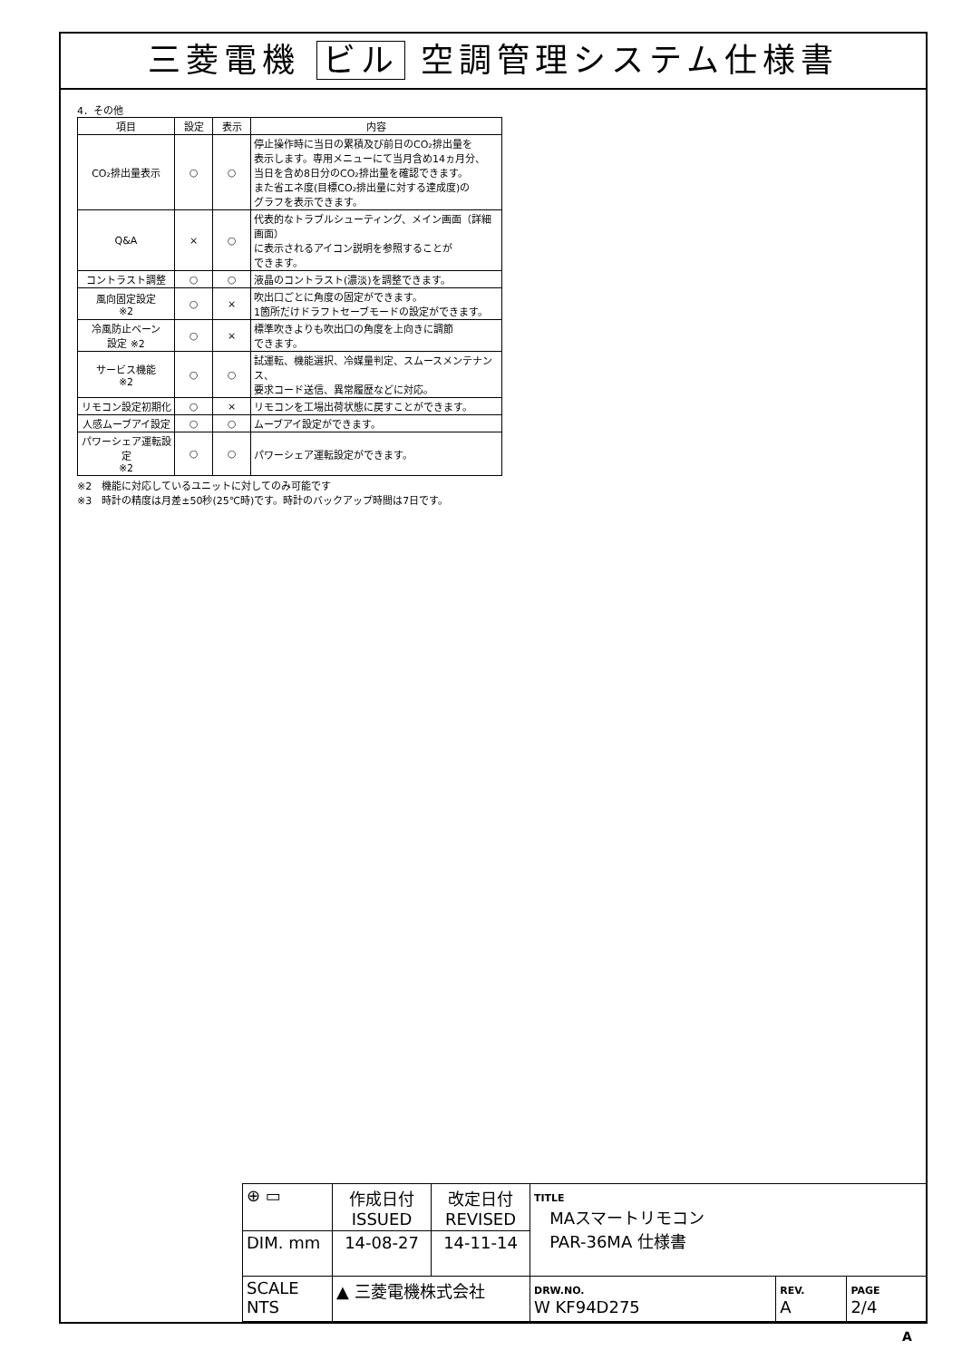三菱電機 ビル 空調管理システム仕様書
4．その他
| 項目 | 設定 | 表示 | 内容 |
| --- | --- | --- | --- |
| CO₂排出量表示 | ○ | ○ | 停止操作時に当日の累積及び前日のCO₂排出量を 表示します。専用メニューにて当月含め14ヵ月分、 当日を含め8日分のCO₂排出量を確認できます。 また省エネ度(目標CO₂排出量に対する達成度)の グラフを表示できます。 |
| Q&A | × | ○ | 代表的なトラブルシューティング、メイン画面（詳細画面） に表示されるアイコン説明を参照することが できます。 |
| コントラスト調整 | ○ | ○ | 液晶のコントラスト(濃淡)を調整できます。 |
| 風向固定設定 ※2 | ○ | × | 吹出口ごとに角度の固定ができます。 1箇所だけドラフトセーブモードの設定ができます。 |
| 冷風防止ベーン 設定 ※2 | ○ | × | 標準吹きよりも吹出口の角度を上向きに調節 できます。 |
| サービス機能 ※2 | ○ | ○ | 試運転、機能選択、冷媒量判定、スムースメンテナンス、 要求コード送信、異常履歴などに対応。 |
| リモコン設定初期化 | ○ | × | リモコンを工場出荷状態に戻すことができます。 |
| 人感ムーブアイ設定 | ○ | ○ | ムーブアイ設定ができます。 |
| パワーシェア運転設定 ※2 | ○ | ○ | パワーシェア運転設定ができます。 |
※2　機能に対応しているユニットに対してのみ可能です
※3　時計の精度は月差±50秒(25℃時)です。時計のバックアップ時間は7日です。
| ⊕ ▭ | 作成日付 ISSUED | 改定日付 REVISED | TITLE MAスマートリモコン PAR-36MA 仕様書 | | |
| DIM. mm | 14-08-27 | 14-11-14 | | | |
| SCALE NTS | ▲ 三菱電機株式会社 | | DRW.NO. W KF94D275 | REV. A | PAGE 2/4 |
A